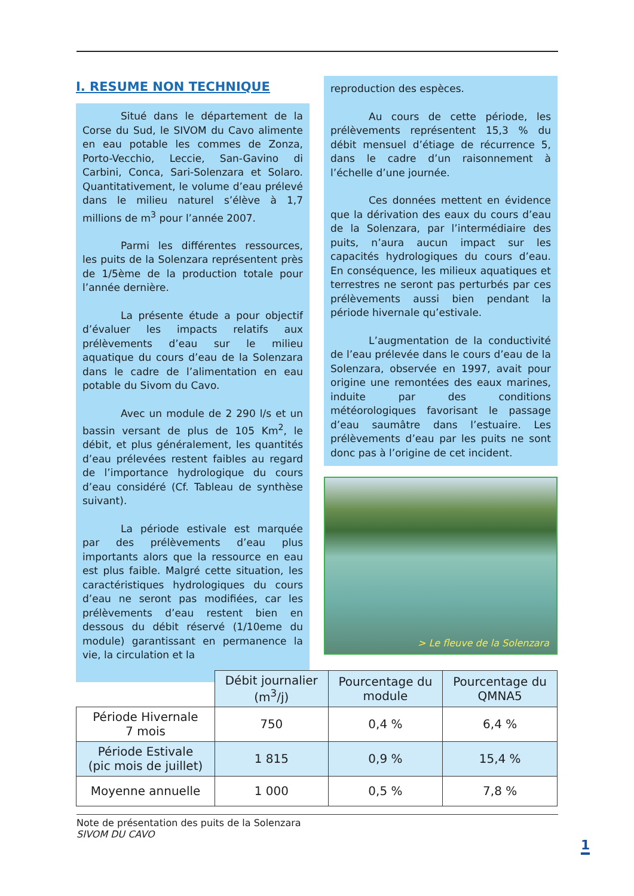I. RESUME NON TECHNIQUE
Situé dans le département de la Corse du Sud, le SIVOM du Cavo alimente en eau potable les commes de Zonza, Porto-Vecchio, Leccie, San-Gavino di Carbini, Conca, Sari-Solenzara et Solaro. Quantitativement, le volume d’eau prélevé dans le milieu naturel s’élève à 1,7 millions de m<sup>3</sup> pour l’année 2007.
Parmi les différentes ressources, les puits de la Solenzara représentent près de 1/5ème de la production totale pour l’année dernière.
La présente étude a pour objectif d’évaluer les impacts relatifs aux prélèvements d’eau sur le milieu aquatique du cours d’eau de la Solenzara dans le cadre de l’alimentation en eau potable du Sivom du Cavo.
Avec un module de 2 290 l/s et un bassin versant de plus de 105 Km<sup>2</sup>, le débit, et plus généralement, les quantités d’eau prélevées restent faibles au regard de l’importance hydrologique du cours d’eau considéré (Cf. Tableau de synthèse suivant).
La période estivale est marquée par des prélèvements d’eau plus importants alors que la ressource en eau est plus faible. Malgré cette situation, les caractéristiques hydrologiques du cours d’eau ne seront pas modifiées, car les prélèvements d’eau restent bien en dessous du débit réservé (1/10eme du module) garantissant en permanence la vie, la circulation et la
reproduction des espèces.
Au cours de cette période, les prélèvements représentent 15,3 % du débit mensuel d’étiage de récurrence 5, dans le cadre d’un raisonnement à l’échelle d’une journée.
Ces données mettent en évidence que la dérivation des eaux du cours d’eau de la Solenzara, par l’intermédiaire des puits, n’aura aucun impact sur les capacités hydrologiques du cours d’eau. En conséquence, les milieux aquatiques et terrestres ne seront pas perturbés par ces prélèvements aussi bien pendant la période hivernale qu’estivale.
L’augmentation de la conductivité de l’eau prélevée dans le cours d’eau de la Solenzara, observée en 1997, avait pour origine une remontées des eaux marines, induite par des conditions météorologiques favorisant le passage d’eau saumâtre dans l’estuaire. Les prélèvements d’eau par les puits ne sont donc pas à l’origine de cet incident.
> Le fleuve de la Solenzara
| | Débit journalier (m<sup>3</sup>/j) | Pourcentage du module | Pourcentage du QMNA5 |
| Période Hivernale 7 mois | 750 | 0,4 % | 6,4 % |
| Période Estivale (pic mois de juillet) | 1 815 | 0,9 % | 15,4 % |
| Moyenne annuelle | 1 000 | 0,5 % | 7,8 % |
Note de présentation des puits de la Solenzara
SIVOM DU CAVO
1